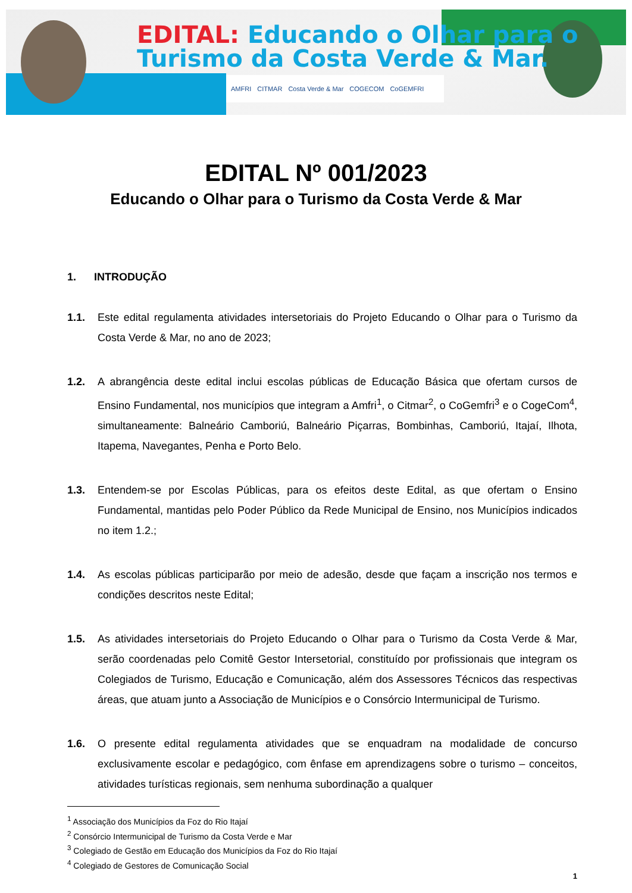EDITAL: Educando o Olhar para o
Turismo da Costa Verde & Mar.
AMFRI CITMAR Costa Verde & Mar COGECOM CoGEMFRI
EDITAL Nº 001/2023
Educando o Olhar para o Turismo da Costa Verde & Mar
1. INTRODUÇÃO
1.1. Este edital regulamenta atividades intersetoriais do Projeto Educando o Olhar para o Turismo da Costa Verde & Mar, no ano de 2023;
1.2. A abrangência deste edital inclui escolas públicas de Educação Básica que ofertam cursos de Ensino Fundamental, nos municípios que integram a Amfri<sup>1</sup>, o Citmar<sup>2</sup>, o CoGemfri<sup>3</sup> e o CogeCom<sup>4</sup>, simultaneamente: Balneário Camboriú, Balneário Piçarras, Bombinhas, Camboriú, Itajaí, Ilhota, Itapema, Navegantes, Penha e Porto Belo.
1.3. Entendem-se por Escolas Públicas, para os efeitos deste Edital, as que ofertam o Ensino Fundamental, mantidas pelo Poder Público da Rede Municipal de Ensino, nos Municípios indicados no item 1.2.;
1.4. As escolas públicas participarão por meio de adesão, desde que façam a inscrição nos termos e condições descritos neste Edital;
1.5. As atividades intersetoriais do Projeto Educando o Olhar para o Turismo da Costa Verde & Mar, serão coordenadas pelo Comitê Gestor Intersetorial, constituído por profissionais que integram os Colegiados de Turismo, Educação e Comunicação, além dos Assessores Técnicos das respectivas áreas, que atuam junto a Associação de Municípios e o Consórcio Intermunicipal de Turismo.
1.6. O presente edital regulamenta atividades que se enquadram na modalidade de concurso exclusivamente escolar e pedagógico, com ênfase em aprendizagens sobre o turismo – conceitos, atividades turísticas regionais, sem nenhuma subordinação a qualquer
<sup>1</sup> Associação dos Municípios da Foz do Rio Itajaí
<sup>2</sup> Consórcio Intermunicipal de Turismo da Costa Verde e Mar
<sup>3</sup> Colegiado de Gestão em Educação dos Municípios da Foz do Rio Itajaí
<sup>4</sup> Colegiado de Gestores de Comunicação Social
1